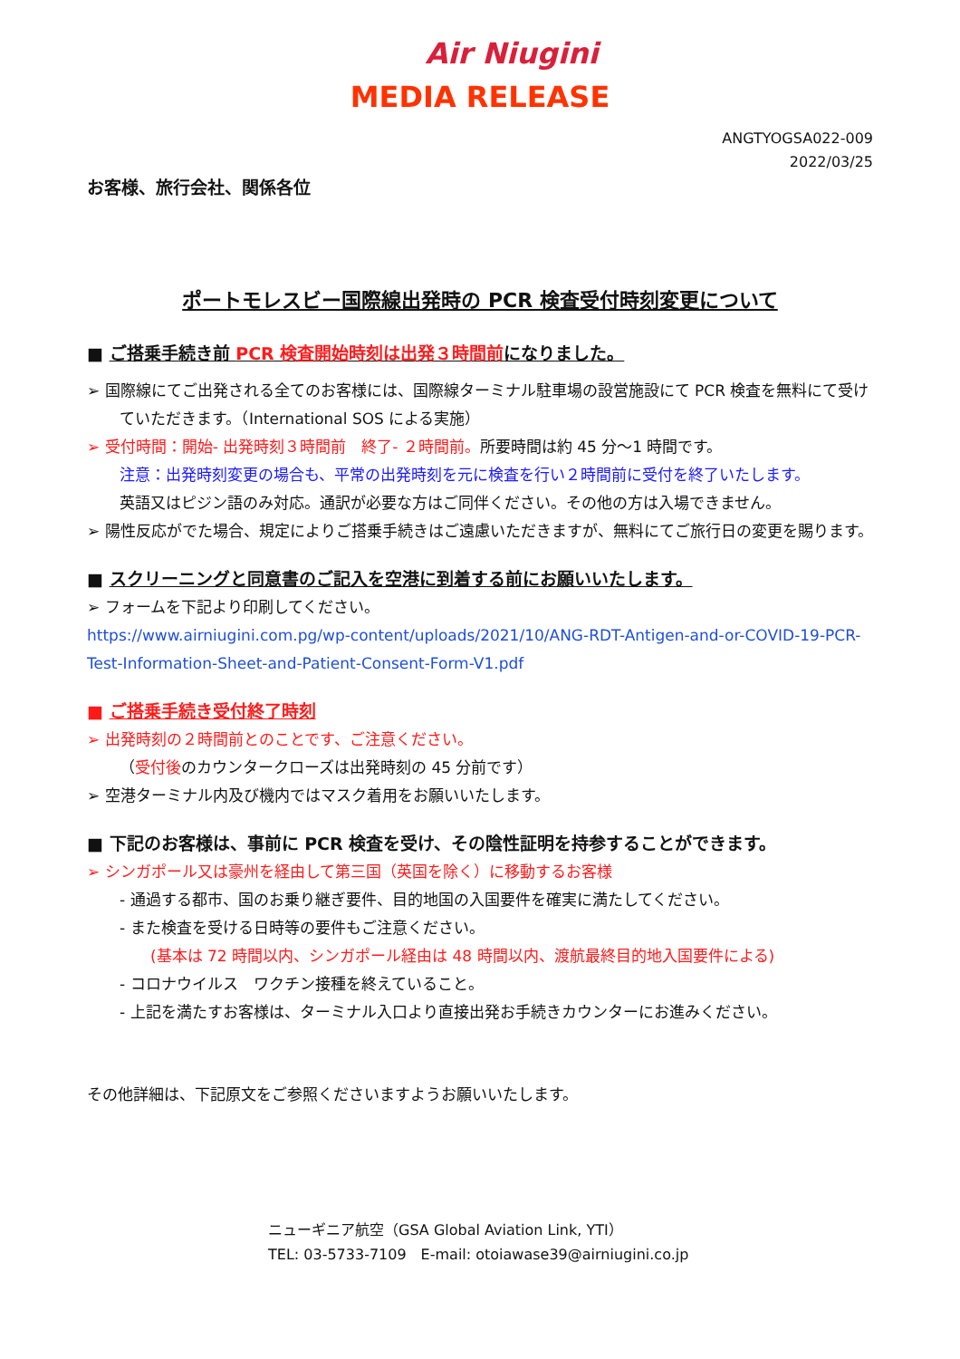Air Niugini
MEDIA RELEASE
ANGTYOGSA022-009
2022/03/25
お客様、旅行会社、関係各位
ポートモレスビー国際線出発時の PCR 検査受付時刻変更について
■ ご搭乗手続き前 PCR 検査開始時刻は出発３時間前になりました。
➢ 国際線にてご出発される全てのお客様には、国際線ターミナル駐車場の設営施設にて PCR 検査を無料にて受け
ていただきます。（International SOS による実施）
➢ 受付時間：開始- 出発時刻３時間前　終了- ２時間前。所要時間は約 45 分～1 時間です。
注意：出発時刻変更の場合も、平常の出発時刻を元に検査を行い２時間前に受付を終了いたします。
英語又はピジン語のみ対応。通訳が必要な方はご同伴ください。その他の方は入場できません。
➢ 陽性反応がでた場合、規定によりご搭乗手続きはご遠慮いただきますが、無料にてご旅行日の変更を賜ります。
■ スクリーニングと同意書のご記入を空港に到着する前にお願いいたします。
➢ フォームを下記より印刷してください。
https://www.airniugini.com.pg/wp-content/uploads/2021/10/ANG-RDT-Antigen-and-or-COVID-19-PCR-Test-Information-Sheet-and-Patient-Consent-Form-V1.pdf
■ ご搭乗手続き受付終了時刻
➢ 出発時刻の２時間前とのことです、ご注意ください。
（受付後のカウンタークローズは出発時刻の 45 分前です）
➢ 空港ターミナル内及び機内ではマスク着用をお願いいたします。
■ 下記のお客様は、事前に PCR 検査を受け、その陰性証明を持参することができます。
➢ シンガポール又は豪州を経由して第三国（英国を除く）に移動するお客様
- 通過する都市、国のお乗り継ぎ要件、目的地国の入国要件を確実に満たしてください。
- また検査を受ける日時等の要件もご注意ください。
(基本は 72 時間以内、シンガポール経由は 48 時間以内、渡航最終目的地入国要件による)
- コロナウイルス　ワクチン接種を終えていること。
- 上記を満たすお客様は、ターミナル入口より直接出発お手続きカウンターにお進みください。
その他詳細は、下記原文をご参照くださいますようお願いいたします。
ニューギニア航空（GSA Global Aviation Link, YTI）
TEL: 03-5733-7109　E-mail: otoiawase39@airniugini.co.jp